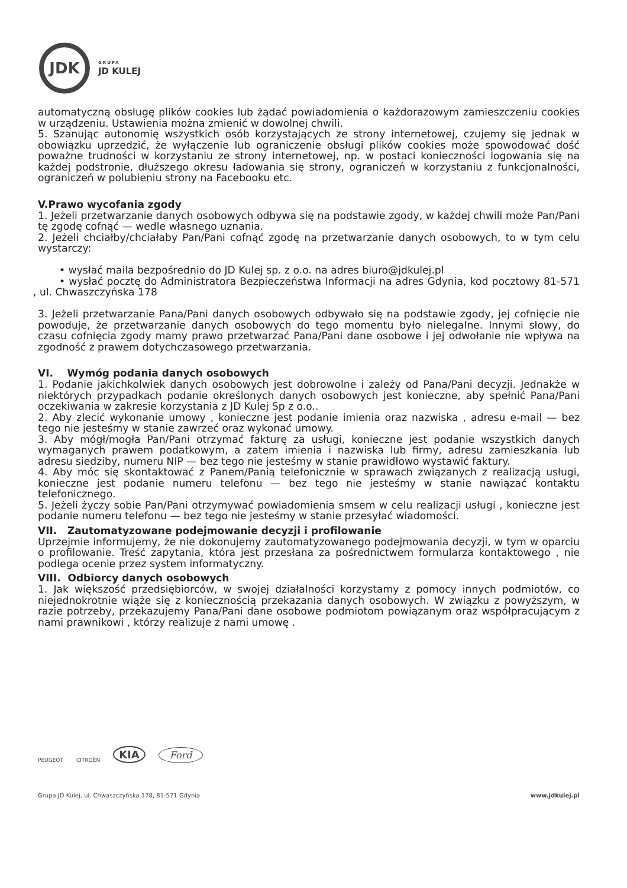JDK
GRUPA
JD KULEJ
automatyczną obsługę plików cookies lub żądać powiadomienia o każdorazowym zamieszczeniu cookies w urządzeniu. Ustawienia można zmienić w dowolnej chwili.
5. Szanując autonomię wszystkich osób korzystających ze strony internetowej, czujemy się jednak w obowiązku uprzedzić, że wyłączenie lub ograniczenie obsługi plików cookies może spowodować dość poważne trudności w korzystaniu ze strony internetowej, np. w postaci konieczności logowania się na każdej podstronie, dłuższego okresu ładowania się strony, ograniczeń w korzystaniu z funkcjonalności, ograniczeń w polubieniu strony na Facebooku etc.
V.Prawo wycofania zgody
1. Jeżeli przetwarzanie danych osobowych odbywa się na podstawie zgody, w każdej chwili może Pan/Pani tę zgodę cofnąć — wedle własnego uznania.
2. Jeżeli chciałby/chciałaby Pan/Pani cofnąć zgodę na przetwarzanie danych osobowych, to w tym celu wystarczy:
• wysłać maila bezpośrednio do JD Kulej sp. z o.o. na adres biuro@jdkulej.pl
• wysłać pocztę do Administratora Bezpieczeństwa Informacji na adres Gdynia, kod pocztowy 81-571 , ul. Chwaszczyńska 178
3. Jeżeli przetwarzanie Pana/Pani danych osobowych odbywało się na podstawie zgody, jej cofnięcie nie powoduje, że przetwarzanie danych osobowych do tego momentu było nielegalne. Innymi słowy, do czasu cofnięcia zgody mamy prawo przetwarzać Pana/Pani dane osobowe i jej odwołanie nie wpływa na zgodność z prawem dotychczasowego przetwarzania.
VI. Wymóg podania danych osobowych
1. Podanie jakichkolwiek danych osobowych jest dobrowolne i zależy od Pana/Pani decyzji. Jednakże w niektórych przypadkach podanie określonych danych osobowych jest konieczne, aby spełnić Pana/Pani oczekiwania w zakresie korzystania z JD Kulej Sp z o.o..
2. Aby zlecić wykonanie umowy , konieczne jest podanie imienia oraz nazwiska , adresu e-mail — bez tego nie jesteśmy w stanie zawrzeć oraz wykonać umowy.
3. Aby mógł/mogła Pan/Pani otrzymać fakturę za usługi, konieczne jest podanie wszystkich danych wymaganych prawem podatkowym, a zatem imienia i nazwiska lub firmy, adresu zamieszkania lub adresu siedziby, numeru NIP — bez tego nie jesteśmy w stanie prawidłowo wystawić faktury.
4. Aby móc się skontaktować z Panem/Panią telefonicznie w sprawach związanych z realizacją usługi, konieczne jest podanie numeru telefonu — bez tego nie jesteśmy w stanie nawiązać kontaktu telefonicznego.
5. Jeżeli życzy sobie Pan/Pani otrzymywać powiadomienia smsem w celu realizacji usługi , konieczne jest podanie numeru telefonu — bez tego nie jesteśmy w stanie przesyłać wiadomości.
VII. Zautomatyzowane podejmowanie decyzji i profilowanie
Uprzejmie informujemy, że nie dokonujemy zautomatyzowanego podejmowania decyzji, w tym w oparciu o profilowanie. Treść zapytania, która jest przesłana za pośrednictwem formularza kontaktowego , nie podlega ocenie przez system informatyczny.
VIII. Odbiorcy danych osobowych
1. Jak większość przedsiębiorców, w swojej działalności korzystamy z pomocy innych podmiotów, co niejednokrotnie wiąże się z koniecznością przekazania danych osobowych. W związku z powyższym, w razie potrzeby, przekazujemy Pana/Pani dane osobowe podmiotom powiązanym oraz współpracującym z nami prawnikowi , którzy realizuje z nami umowę .
PEUGEOT CITROËN KIA Ford
Grupa JD Kulej, ul. Chwaszczyńska 178, 81-571 Gdynia www.jdkulej.pl